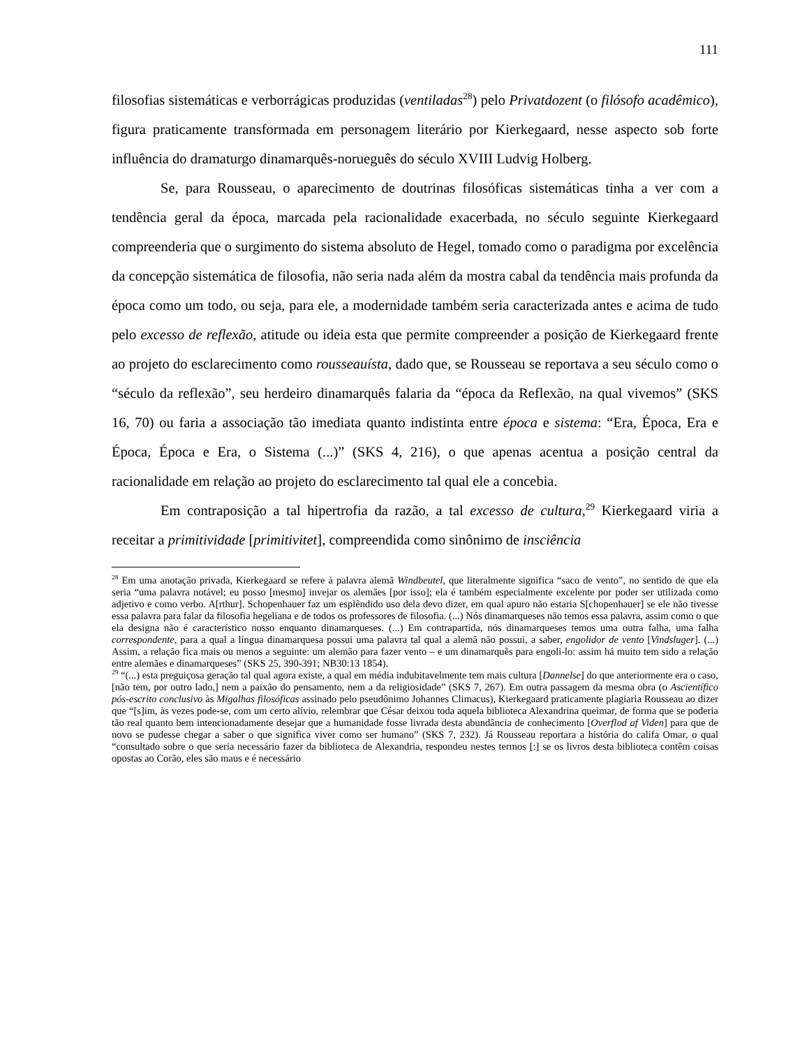111
filosofias sistemáticas e verborrágicas produzidas (ventiladas<sup>28</sup>) pelo Privatdozent (o filósofo acadêmico), figura praticamente transformada em personagem literário por Kierkegaard, nesse aspecto sob forte influência do dramaturgo dinamarquês-norueguês do século XVIII Ludvig Holberg.
Se, para Rousseau, o aparecimento de doutrinas filosóficas sistemáticas tinha a ver com a tendência geral da época, marcada pela racionalidade exacerbada, no século seguinte Kierkegaard compreenderia que o surgimento do sistema absoluto de Hegel, tomado como o paradigma por excelência da concepção sistemática de filosofia, não seria nada além da mostra cabal da tendência mais profunda da época como um todo, ou seja, para ele, a modernidade também seria caracterizada antes e acima de tudo pelo excesso de reflexão, atitude ou ideia esta que permite compreender a posição de Kierkegaard frente ao projeto do esclarecimento como rousseauísta, dado que, se Rousseau se reportava a seu século como o “século da reflexão”, seu herdeiro dinamarquês falaria da “época da Reflexão, na qual vivemos” (SKS 16, 70) ou faria a associação tão imediata quanto indistinta entre época e sistema: “Era, Época, Era e Época, Época e Era, o Sistema (...)” (SKS 4, 216), o que apenas acentua a posição central da racionalidade em relação ao projeto do esclarecimento tal qual ele a concebia.
Em contraposição a tal hipertrofia da razão, a tal excesso de cultura,<sup>29</sup> Kierkegaard viria a receitar a primitividade [primitivitet], compreendida como sinônimo de insciência
<sup>28</sup> Em uma anotação privada, Kierkegaard se refere à palavra alemã Windbeutel, que literalmente significa “saco de vento”, no sentido de que ela seria “uma palavra notável; eu posso [mesmo] invejar os alemães [por isso]; ela é também especialmente excelente por poder ser utilizada como adjetivo e como verbo. A[rthur]. Schopenhauer faz um esplêndido uso dela devo dizer, em qual apuro não estaria S[chopenhauer] se ele não tivesse essa palavra para falar da filosofia hegeliana e de todos os professores de filosofia. (...) Nós dinamarqueses não temos essa palavra, assim como o que ela designa não é característico nosso enquanto dinamarqueses. (...) Em contrapartida, nós dinamarqueses temos uma outra falha, uma falha correspondente, para a qual a língua dinamarquesa possui uma palavra tal qual a alemã não possui, a saber, engolidor de vento [Vindsluger]. (...) Assim, a relação fica mais ou menos a seguinte: um alemão para fazer vento – e um dinamarquês para engoli-lo: assim há muito tem sido a relação entre alemães e dinamarqueses” (SKS 25, 390-391; NB30:13 1854).
<sup>29</sup> “(...) esta preguiçosa geração tal qual agora existe, a qual em média indubitavelmente tem mais cultura [Dannelse] do que anteriormente era o caso, [não tem, por outro lado,] nem a paixão do pensamento, nem a da religiosidade” (SKS 7, 267). Em outra passagem da mesma obra (o Ascientífico pós-escrito conclusivo às Migalhas filosóficas assinado pelo pseudônimo Johannes Climacus), Kierkegaard praticamente plagiaria Rousseau ao dizer que “[s]im, às vezes pode-se, com um certo alívio, relembrar que César deixou toda aquela biblioteca Alexandrina queimar, de forma que se poderia tão real quanto bem intencionadamente desejar que a humanidade fosse livrada desta abundância de conhecimento [Overflod af Viden] para que de novo se pudesse chegar a saber o que significa viver como ser humano” (SKS 7, 232). Já Rousseau reportara a história do califa Omar, o qual “consultado sobre o que seria necessário fazer da biblioteca de Alexandria, respondeu nestes termos [:] se os livros desta biblioteca contêm coisas opostas ao Corão, eles são maus e é necessário